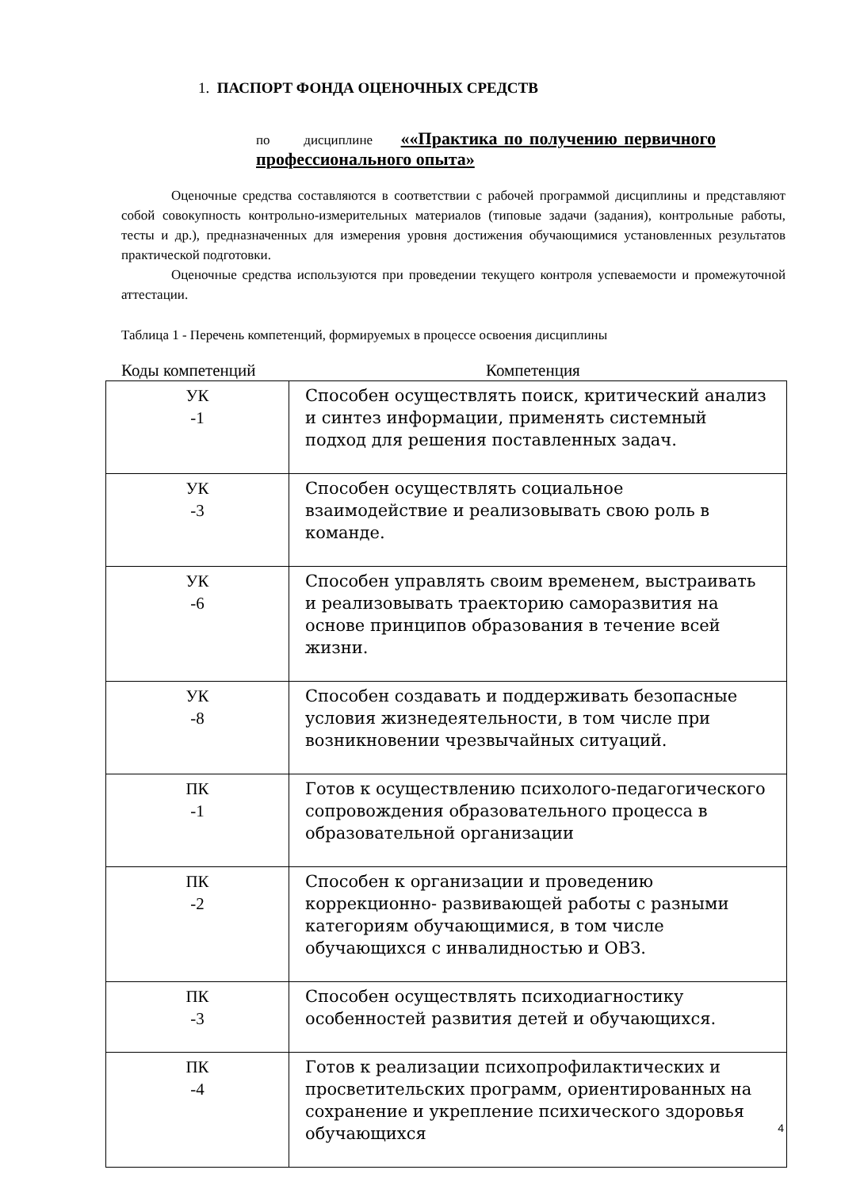1. ПАСПОРТ ФОНДА ОЦЕНОЧНЫХ СРЕДСТВ
по дисциплине ««Практика по получению первичного профессионального опыта»
Оценочные средства составляются в соответствии с рабочей программой дисциплины и представляют собой совокупность контрольно-измерительных материалов (типовые задачи (задания), контрольные работы, тесты и др.), предназначенных для измерения уровня достижения обучающимися установленных результатов практической подготовки.
Оценочные средства используются при проведении текущего контроля успеваемости и промежуточной аттестации.
Таблица 1 - Перечень компетенций, формируемых в процессе освоения дисциплины
Коды компетенций Компетенция
| УК -1 | Способен осуществлять поиск, критический анализ и синтез информации, применять системный подход для решения поставленных задач. |
| УК -3 | Способен осуществлять социальное взаимодействие и реализовывать свою роль в команде. |
| УК -6 | Способен управлять своим временем, выстраивать и реализовывать траекторию саморазвития на основе принципов образования в течение всей жизни. |
| УК -8 | Способен создавать и поддерживать безопасные условия жизнедеятельности, в том числе при возникновении чрезвычайных ситуаций. |
| ПК -1 | Готов к осуществлению психолого-педагогического сопровождения образовательного процесса в образовательной организации |
| ПК -2 | Способен к организации и проведению коррекционно- развивающей работы с разными категориям обучающимися, в том числе обучающихся с инвалидностью и ОВЗ. |
| ПК -3 | Способен осуществлять психодиагностику особенностей развития детей и обучающихся. |
| ПК -4 | Готов к реализации психопрофилактических и просветительских программ, ориентированных на сохранение и укрепление психического здоровья обучающихся |
4